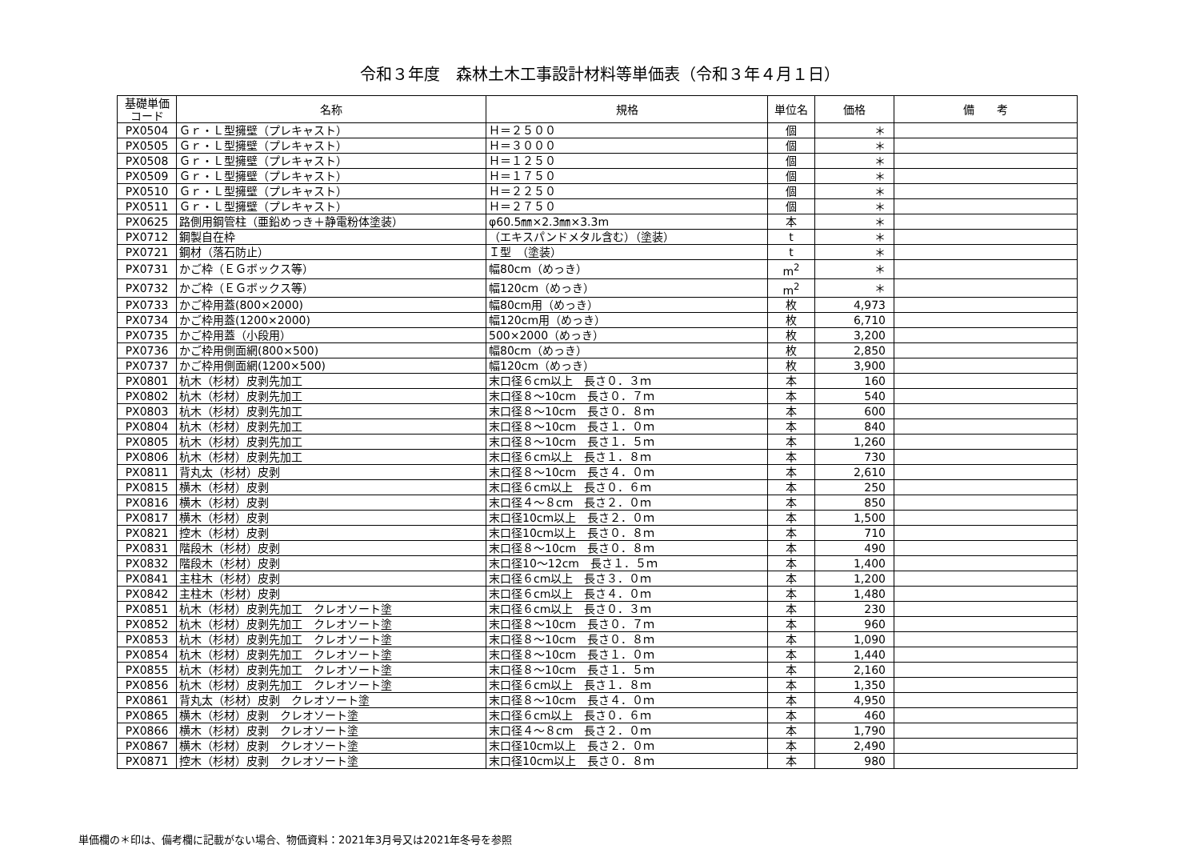令和３年度　森林土木工事設計材料等単価表（令和３年４月１日）
| 基礎単価 コード | 名称 | 規格 | 単位名 | 価格 | 備 考 |
| --- | --- | --- | --- | --- | --- |
| PX0504 | Ｇｒ・Ｌ型擁壁（プレキャスト） | Ｈ＝２５００ | 個 | ＊ | |
| PX0505 | Ｇｒ・Ｌ型擁壁（プレキャスト） | Ｈ＝３０００ | 個 | ＊ | |
| PX0508 | Ｇｒ・Ｌ型擁壁（プレキャスト） | Ｈ＝１２５０ | 個 | ＊ | |
| PX0509 | Ｇｒ・Ｌ型擁壁（プレキャスト） | Ｈ＝１７５０ | 個 | ＊ | |
| PX0510 | Ｇｒ・Ｌ型擁壁（プレキャスト） | Ｈ＝２２５０ | 個 | ＊ | |
| PX0511 | Ｇｒ・Ｌ型擁壁（プレキャスト） | Ｈ＝２７５０ | 個 | ＊ | |
| PX0625 | 路側用鋼管柱（亜鉛めっき＋静電粉体塗装） | φ60.5㎜×2.3㎜×3.3m | 本 | ＊ | |
| PX0712 | 鋼製自在枠 | （エキスパンドメタル含む）（塗装） | t | ＊ | |
| PX0721 | 鋼材（落石防止） | Ｉ型 （塗装） | t | ＊ | |
| PX0731 | かご枠（ＥＧボックス等） | 幅80cm（めっき） | m<sup>2</sup> | ＊ | |
| PX0732 | かご枠（ＥＧボックス等） | 幅120cm（めっき） | m<sup>2</sup> | ＊ | |
| PX0733 | かご枠用蓋(800×2000) | 幅80cm用（めっき） | 枚 | 4,973 | |
| PX0734 | かご枠用蓋(1200×2000) | 幅120cm用（めっき） | 枚 | 6,710 | |
| PX0735 | かご枠用蓋（小段用） | 500×2000（めっき） | 枚 | 3,200 | |
| PX0736 | かご枠用側面網(800×500) | 幅80cm（めっき） | 枚 | 2,850 | |
| PX0737 | かご枠用側面網(1200×500) | 幅120cm（めっき） | 枚 | 3,900 | |
| PX0801 | 杭木（杉材）皮剥先加工 | 末口径６cm以上 長さ０．３ｍ | 本 | 160 | |
| PX0802 | 杭木（杉材）皮剥先加工 | 末口径８～10cm 長さ０．７ｍ | 本 | 540 | |
| PX0803 | 杭木（杉材）皮剥先加工 | 末口径８～10cm 長さ０．８ｍ | 本 | 600 | |
| PX0804 | 杭木（杉材）皮剥先加工 | 末口径８～10cm 長さ１．０ｍ | 本 | 840 | |
| PX0805 | 杭木（杉材）皮剥先加工 | 末口径８～10cm 長さ１．５ｍ | 本 | 1,260 | |
| PX0806 | 杭木（杉材）皮剥先加工 | 末口径６cm以上 長さ１．８ｍ | 本 | 730 | |
| PX0811 | 背丸太（杉材）皮剥 | 末口径８～10cm 長さ４．０ｍ | 本 | 2,610 | |
| PX0815 | 横木（杉材）皮剥 | 末口径６cm以上 長さ０．６ｍ | 本 | 250 | |
| PX0816 | 横木（杉材）皮剥 | 末口径４～８cm 長さ２．０ｍ | 本 | 850 | |
| PX0817 | 横木（杉材）皮剥 | 末口径10cm以上 長さ２．０ｍ | 本 | 1,500 | |
| PX0821 | 控木（杉材）皮剥 | 末口径10cm以上 長さ０．８ｍ | 本 | 710 | |
| PX0831 | 階段木（杉材）皮剥 | 末口径８～10cm 長さ０．８ｍ | 本 | 490 | |
| PX0832 | 階段木（杉材）皮剥 | 末口径10～12cm 長さ１．５ｍ | 本 | 1,400 | |
| PX0841 | 主柱木（杉材）皮剥 | 末口径６cm以上 長さ３．０ｍ | 本 | 1,200 | |
| PX0842 | 主柱木（杉材）皮剥 | 末口径６cm以上 長さ４．０ｍ | 本 | 1,480 | |
| PX0851 | 杭木（杉材）皮剥先加工 クレオソート塗 | 末口径６cm以上 長さ０．３ｍ | 本 | 230 | |
| PX0852 | 杭木（杉材）皮剥先加工 クレオソート塗 | 末口径８～10cm 長さ０．７ｍ | 本 | 960 | |
| PX0853 | 杭木（杉材）皮剥先加工 クレオソート塗 | 末口径８～10cm 長さ０．８ｍ | 本 | 1,090 | |
| PX0854 | 杭木（杉材）皮剥先加工 クレオソート塗 | 末口径８～10cm 長さ１．０ｍ | 本 | 1,440 | |
| PX0855 | 杭木（杉材）皮剥先加工 クレオソート塗 | 末口径８～10cm 長さ１．５ｍ | 本 | 2,160 | |
| PX0856 | 杭木（杉材）皮剥先加工 クレオソート塗 | 末口径６cm以上 長さ１．８ｍ | 本 | 1,350 | |
| PX0861 | 背丸太（杉材）皮剥 クレオソート塗 | 末口径８～10cm 長さ４．０ｍ | 本 | 4,950 | |
| PX0865 | 横木（杉材）皮剥 クレオソート塗 | 末口径６cm以上 長さ０．６ｍ | 本 | 460 | |
| PX0866 | 横木（杉材）皮剥 クレオソート塗 | 末口径４～８cm 長さ２．０ｍ | 本 | 1,790 | |
| PX0867 | 横木（杉材）皮剥 クレオソート塗 | 末口径10cm以上 長さ２．０ｍ | 本 | 2,490 | |
| PX0871 | 控木（杉材）皮剥 クレオソート塗 | 末口径10cm以上 長さ０．８ｍ | 本 | 980 | |
単価欄の＊印は、備考欄に記載がない場合、物価資料：2021年3月号又は2021年冬号を参照